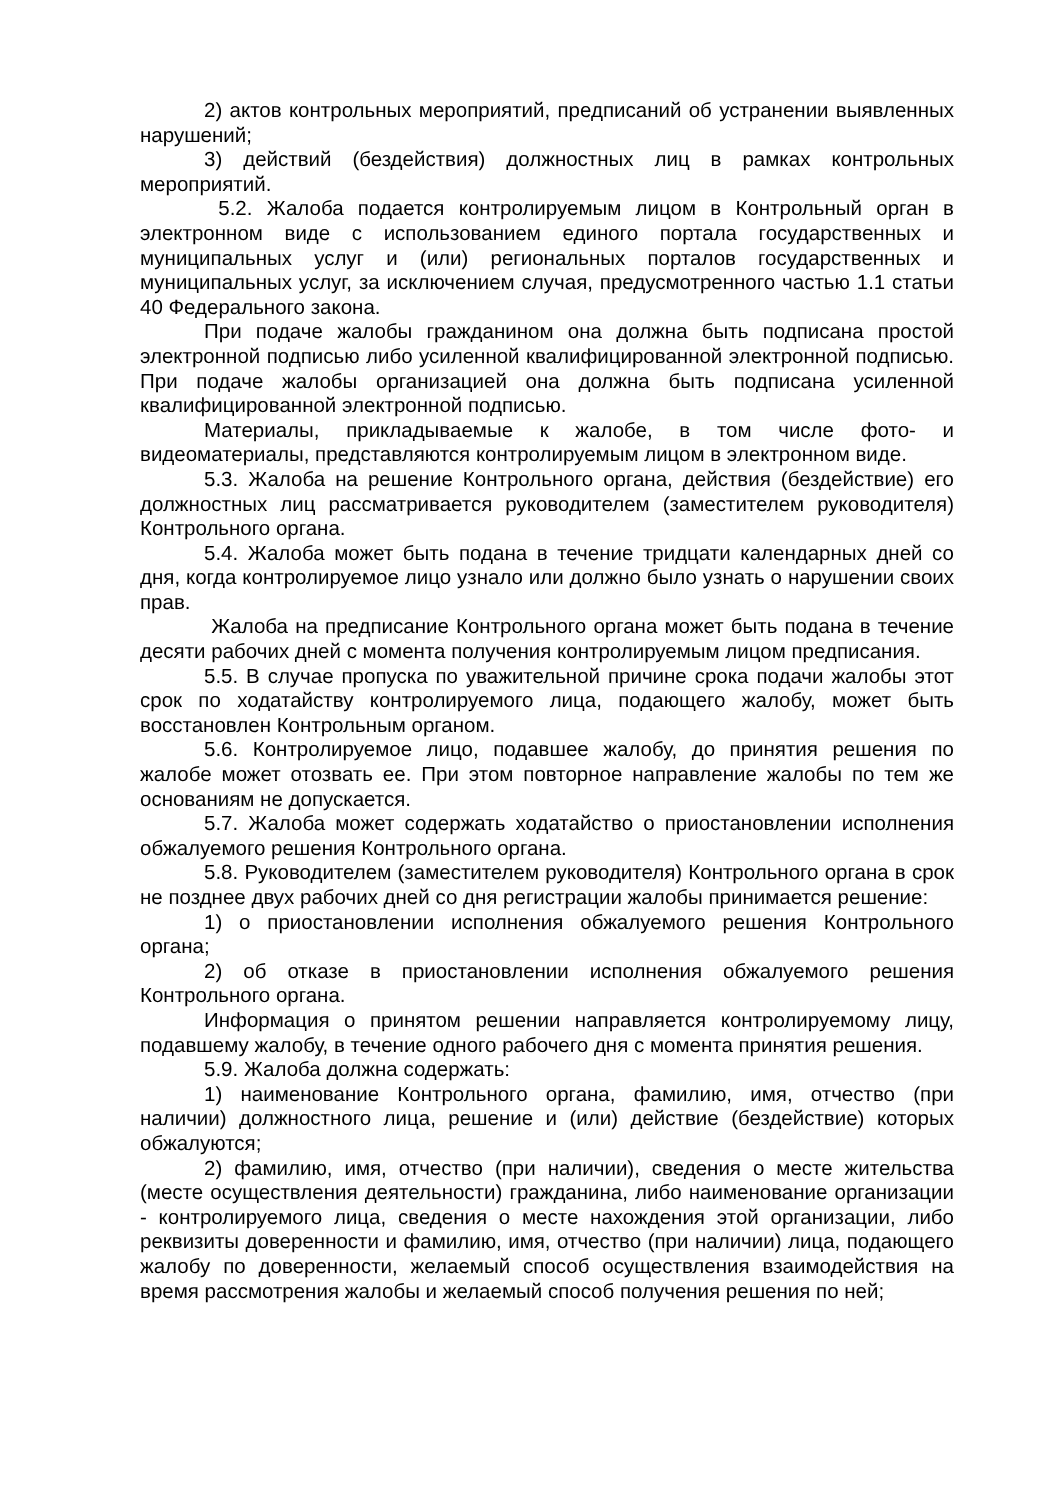2) актов контрольных мероприятий, предписаний об устранении выявленных нарушений;
3) действий (бездействия) должностных лиц в рамках контрольных мероприятий.
5.2. Жалоба подается контролируемым лицом в Контрольный орган в электронном виде с использованием единого портала государственных и муниципальных услуг и (или) региональных порталов государственных и муниципальных услуг, за исключением случая, предусмотренного частью 1.1 статьи 40 Федерального закона.
При подаче жалобы гражданином она должна быть подписана простой электронной подписью либо усиленной квалифицированной электронной подписью. При подаче жалобы организацией она должна быть подписана усиленной квалифицированной электронной подписью.
Материалы, прикладываемые к жалобе, в том числе фото- и видеоматериалы, представляются контролируемым лицом в электронном виде.
5.3. Жалоба на решение Контрольного органа, действия (бездействие) его должностных лиц рассматривается руководителем (заместителем руководителя) Контрольного органа.
5.4. Жалоба может быть подана в течение тридцати календарных дней со дня, когда контролируемое лицо узнало или должно было узнать о нарушении своих прав.
Жалоба на предписание Контрольного органа может быть подана в течение десяти рабочих дней с момента получения контролируемым лицом предписания.
5.5. В случае пропуска по уважительной причине срока подачи жалобы этот срок по ходатайству контролируемого лица, подающего жалобу, может быть восстановлен Контрольным органом.
5.6. Контролируемое лицо, подавшее жалобу, до принятия решения по жалобе может отозвать ее. При этом повторное направление жалобы по тем же основаниям не допускается.
5.7. Жалоба может содержать ходатайство о приостановлении исполнения обжалуемого решения Контрольного органа.
5.8. Руководителем (заместителем руководителя) Контрольного органа в срок не позднее двух рабочих дней со дня регистрации жалобы принимается решение:
1) о приостановлении исполнения обжалуемого решения Контрольного органа;
2) об отказе в приостановлении исполнения обжалуемого решения Контрольного органа.
Информация о принятом решении направляется контролируемому лицу, подавшему жалобу, в течение одного рабочего дня с момента принятия решения.
5.9. Жалоба должна содержать:
1) наименование Контрольного органа, фамилию, имя, отчество (при наличии) должностного лица, решение и (или) действие (бездействие) которых обжалуются;
2) фамилию, имя, отчество (при наличии), сведения о месте жительства (месте осуществления деятельности) гражданина, либо наименование организации - контролируемого лица, сведения о месте нахождения этой организации, либо реквизиты доверенности и фамилию, имя, отчество (при наличии) лица, подающего жалобу по доверенности, желаемый способ осуществления взаимодействия на время рассмотрения жалобы и желаемый способ получения решения по ней;